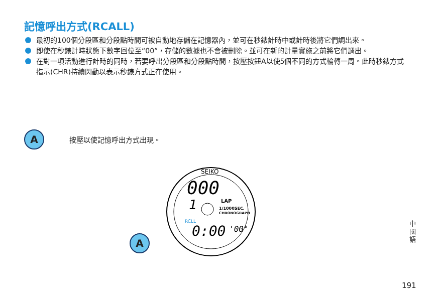記憶呼出方式(RCALL)
最初的100個分段區和分段點時間可被自動地存儲在記憶器內，並可在秒錶計時中或計時後將它們調出來。
即使在秒錶計時狀態下數字回位至“00”，存儲的數據也不會被刪除。並可在新的計量實施之前將它們調出。
在對一項活動進行計時的同時，若要呼出分段區和分段點時間，按壓按鈕A以使5個不同的方式輪轉一周。此時秒錶方式指示(CHR)持續閃動以表示秒錶方式正在使用。
A按壓以使記憶呼出方式出現。
SEIKO
000
1
LAP
1/1000SEC.
CHRONOGRAPH
RCLL
0:00
'00"
A
中國語
191